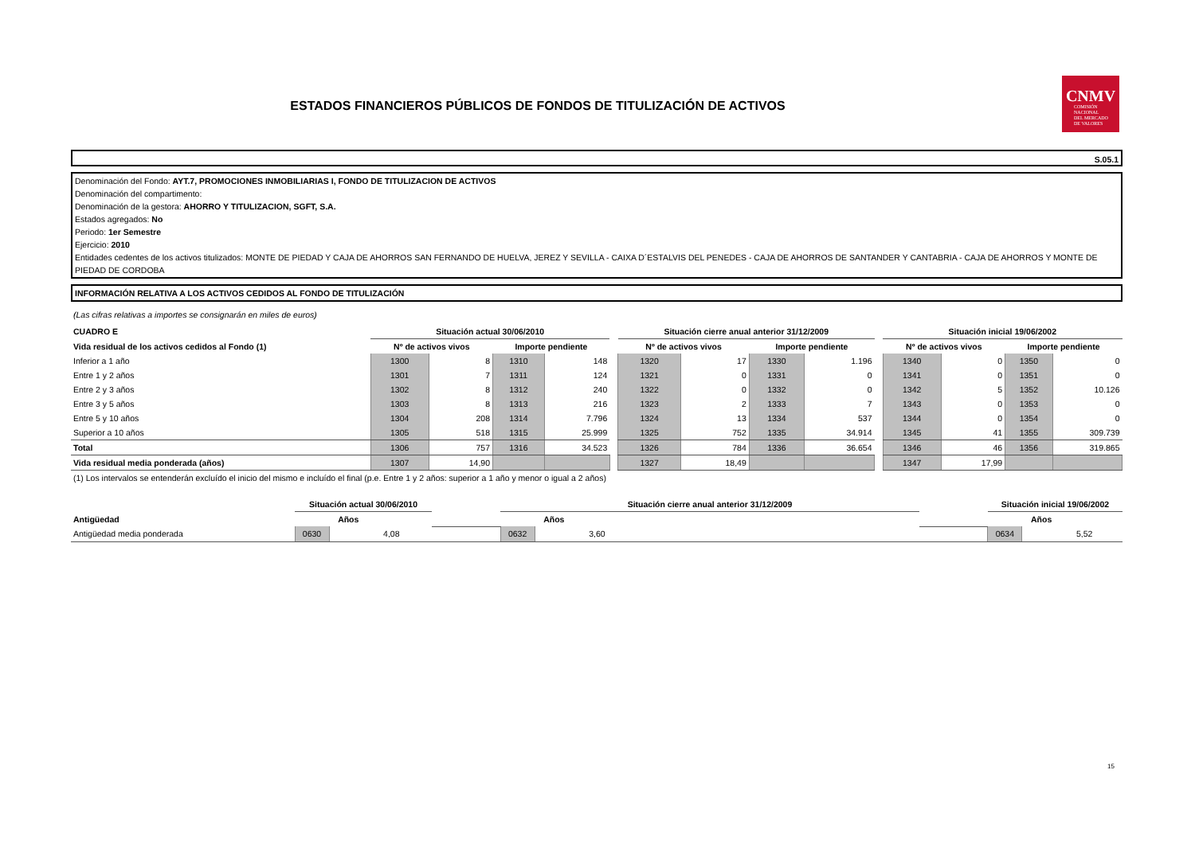ESTADOS FINANCIEROS PÚBLICOS DE FONDOS DE TITULIZACIÓN DE ACTIVOS
CNMV
COMISIÓN
NACIONAL
DEL MERCADO
DE VALORES
S.05.1
Denominación del Fondo: AYT.7, PROMOCIONES INMOBILIARIAS I, FONDO DE TITULIZACION DE ACTIVOS
Denominación del compartimento:
Denominación de la gestora: AHORRO Y TITULIZACION, SGFT, S.A.
Estados agregados: No
Periodo: 1er Semestre
Ejercicio: 2010
Entidades cedentes de los activos titulizados: MONTE DE PIEDAD Y CAJA DE AHORROS SAN FERNANDO DE HUELVA, JEREZ Y SEVILLA - CAIXA D´ESTALVIS DEL PENEDES - CAJA DE AHORROS DE SANTANDER Y CANTABRIA - CAJA DE AHORROS Y MONTE DE PIEDAD DE CORDOBA
INFORMACIÓN RELATIVA A LOS ACTIVOS CEDIDOS AL FONDO DE TITULIZACIÓN
(Las cifras relativas a importes se consignarán en miles de euros)
| CUADRO E | Situación actual 30/06/2010 | | | | | Situación cierre anual anterior 31/12/2009 | | | | | Situación inicial 19/06/2002 | | | |
| Vida residual de los activos cedidos al Fondo (1) | Nº de activos vivos | | Importe pendiente | | | Nº de activos vivos | | Importe pendiente | | | Nº de activos vivos | | Importe pendiente | |
| Inferior a 1 año | 1300 | 8 | 1310 | 148 | | 1320 | 17 | 1330 | 1.196 | | 1340 | 0 | 1350 | 0 |
| Entre 1 y 2 años | 1301 | 7 | 1311 | 124 | | 1321 | 0 | 1331 | 0 | | 1341 | 0 | 1351 | 0 |
| Entre 2 y 3 años | 1302 | 8 | 1312 | 240 | | 1322 | 0 | 1332 | 0 | | 1342 | 5 | 1352 | 10.126 |
| Entre 3 y 5 años | 1303 | 8 | 1313 | 216 | | 1323 | 2 | 1333 | 7 | | 1343 | 0 | 1353 | 0 |
| Entre 5 y 10 años | 1304 | 208 | 1314 | 7.796 | | 1324 | 13 | 1334 | 537 | | 1344 | 0 | 1354 | 0 |
| Superior a 10 años | 1305 | 518 | 1315 | 25.999 | | 1325 | 752 | 1335 | 34.914 | | 1345 | 41 | 1355 | 309.739 |
| Total | 1306 | 757 | 1316 | 34.523 | | 1326 | 784 | 1336 | 36.654 | | 1346 | 46 | 1356 | 319.865 |
| Vida residual media ponderada (años) | 1307 | 14,90 | | | | 1327 | 18,49 | | | | 1347 | 17,99 | | |
(1) Los intervalos se entenderán excluído el inicio del mismo e incluído el final (p.e. Entre 1 y 2 años: superior a 1 año y menor o igual a 2 años)
| | Situación actual 30/06/2010 | | | | Situación cierre anual anterior 31/12/2009 | | | | Situación inicial 19/06/2002 | | |
| Antigüedad | Años | | | | Años | | | | Años | | |
| Antigüedad media ponderada | 0630 | 4,08 | | | 0632 | 3,60 | | | 0634 | 5,52 | |
15